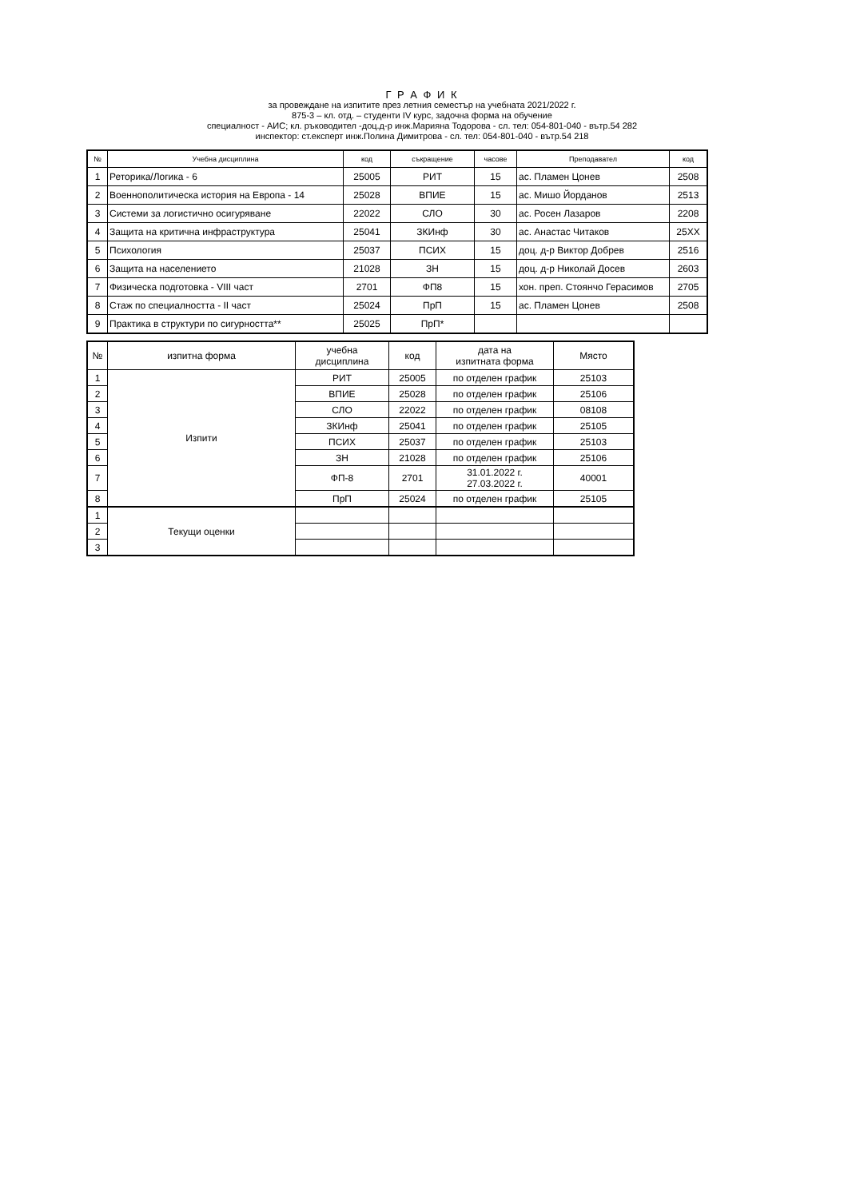Г Р А Ф И К
за провеждане на изпитите през летния семестър на учебната 2021/2022 г.
875-3 – кл. отд. – студенти IV курс, задочна форма на обучение
специалност - АИС; кл. ръководител -доц.д-р инж.Марияна Тодорова - сл. тел: 054-801-040 - вътр.54 282
инспектор: ст.експерт инж.Полина Димитрова - сл. тел: 054-801-040 - вътр.54 218
| № | Учебна дисциплина | код | съкращение | часове | Преподавател | код |
| --- | --- | --- | --- | --- | --- | --- |
| 1 | Реторика/Логика - 6 | 25005 | РИТ | 15 | ас. Пламен Цонев | 2508 |
| 2 | Военнополитическа история на Европа - 14 | 25028 | ВПИЕ | 15 | ас. Мишо Йорданов | 2513 |
| 3 | Системи за логистично осигуряване | 22022 | СЛО | 30 | ас. Росен Лазаров | 2208 |
| 4 | Защита на критична инфраструктура | 25041 | ЗКИнф | 30 | ас. Анастас Читаков | 25XX |
| 5 | Психология | 25037 | ПСИХ | 15 | доц. д-р Виктор Добрев | 2516 |
| 6 | Защита на населението | 21028 | ЗН | 15 | доц. д-р Николай Досев | 2603 |
| 7 | Физическа подготовка - VIII част | 2701 | ФП8 | 15 | хон. преп. Стоянчо Герасимов | 2705 |
| 8 | Стаж по специалността - II част | 25024 | ПрП | 15 | ас. Пламен Цонев | 2508 |
| 9 | Практика в структури по сигурността** | 25025 | ПрП* | | | |
| № | изпитна форма | учебна дисциплина | код | дата на изпитната форма | Място |
| 1 | Изпити | РИТ | 25005 | по отделен график | 25103 |
| 2 | | ВПИЕ | 25028 | по отделен график | 25106 |
| 3 | | СЛО | 22022 | по отделен график | 08108 |
| 4 | | ЗКИнф | 25041 | по отделен график | 25105 |
| 5 | | ПСИХ | 25037 | по отделен график | 25103 |
| 6 | | ЗН | 21028 | по отделен график | 25106 |
| 7 | | ФП-8 | 2701 | 31.01.2022 г. 27.03.2022 г. | 40001 |
| 8 | | ПрП | 25024 | по отделен график | 25105 |
| 1 | Текущи оценки | | | | |
| 2 | | | | | |
| 3 | | | | | |